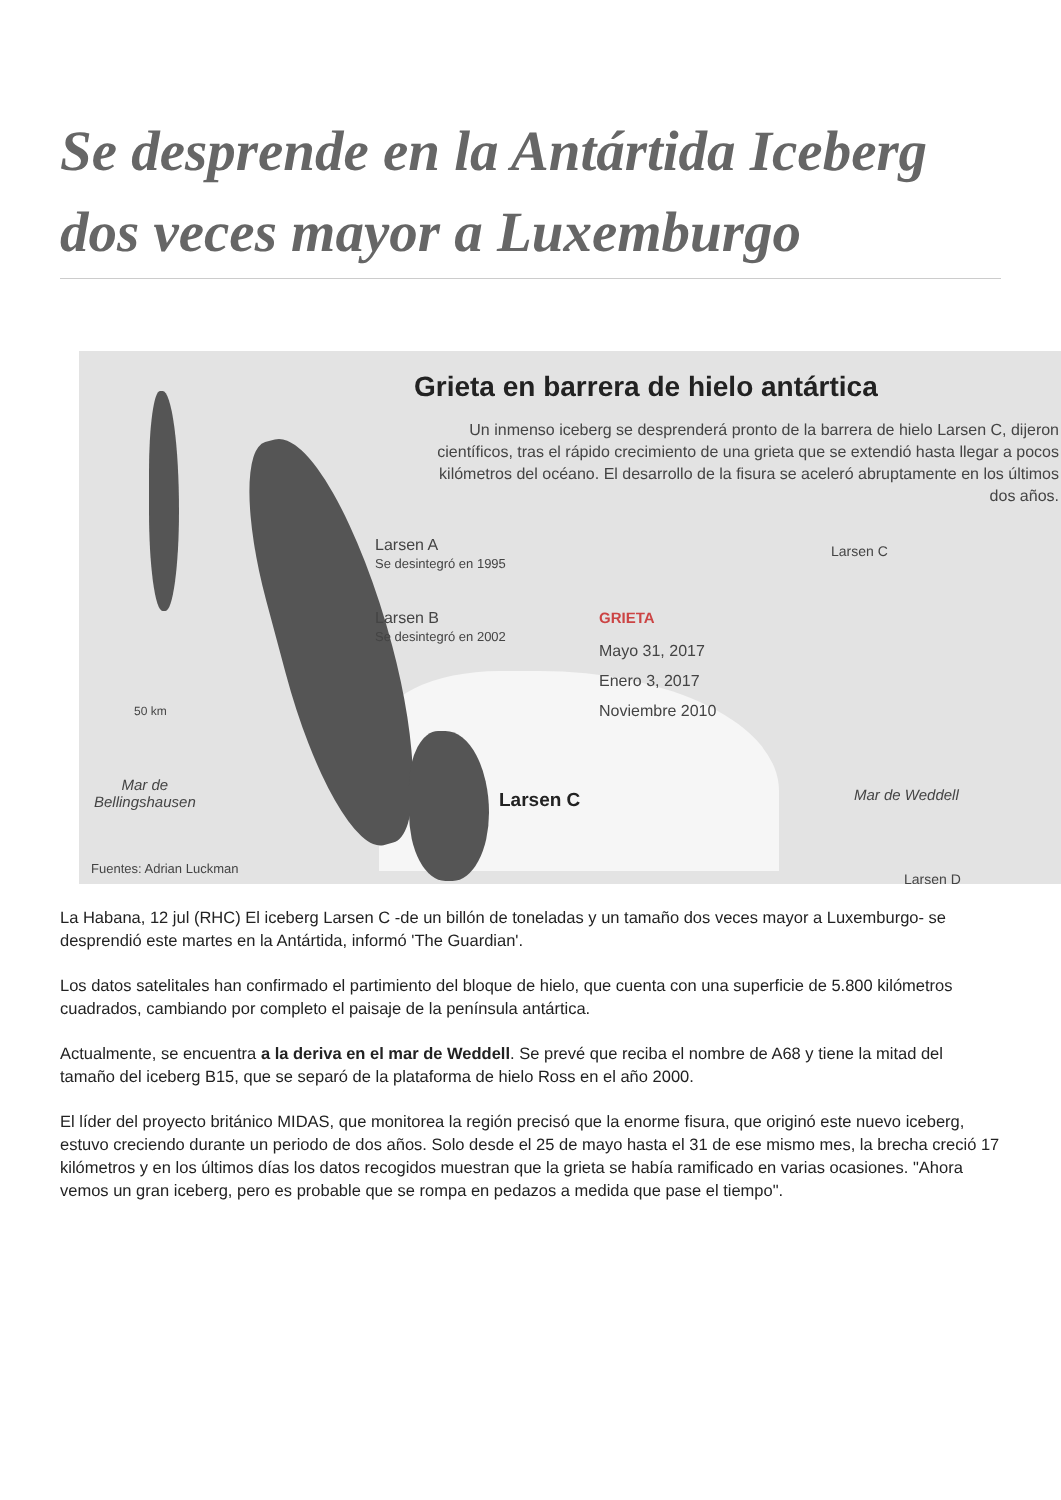Se desprende en la Antártida Iceberg dos veces mayor a Luxemburgo
Grieta en barrera de hielo antártica
Un inmenso iceberg se desprenderá pronto de la barrera de hielo Larsen C, dijeron científicos, tras el rápido crecimiento de una grieta que se extendió hasta llegar a pocos kilómetros del océano. El desarrollo de la fisura se aceleró abruptamente en los últimos dos años.
Larsen A
Se desintegró en 1995
Larsen B
Se desintegró en 2002
GRIETA
Mayo 31, 2017
Enero 3, 2017
Noviembre 2010
Larsen C
50 km
Mar de
Bellingshausen
Larsen C Mar de Weddell
Fuentes: Adrian Luckman
Larsen D
La Habana, 12 jul (RHC) El iceberg Larsen C -de un billón de toneladas y un tamaño dos veces mayor a Luxemburgo- se desprendió este martes en la Antártida, informó 'The Guardian'.
Los datos satelitales han confirmado el partimiento del bloque de hielo, que cuenta con una superficie de 5.800 kilómetros cuadrados, cambiando por completo el paisaje de la península antártica.
Actualmente, se encuentra a la deriva en el mar de Weddell. Se prevé que reciba el nombre de A68 y tiene la mitad del tamaño del iceberg B15, que se separó de la plataforma de hielo Ross en el año 2000.
El líder del proyecto británico MIDAS, que monitorea la región precisó que la enorme fisura, que originó este nuevo iceberg, estuvo creciendo durante un periodo de dos años. Solo desde el 25 de mayo hasta el 31 de ese mismo mes, la brecha creció 17 kilómetros y en los últimos días los datos recogidos muestran que la grieta se había ramificado en varias ocasiones. "Ahora vemos un gran iceberg, pero es probable que se rompa en pedazos a medida que pase el tiempo".